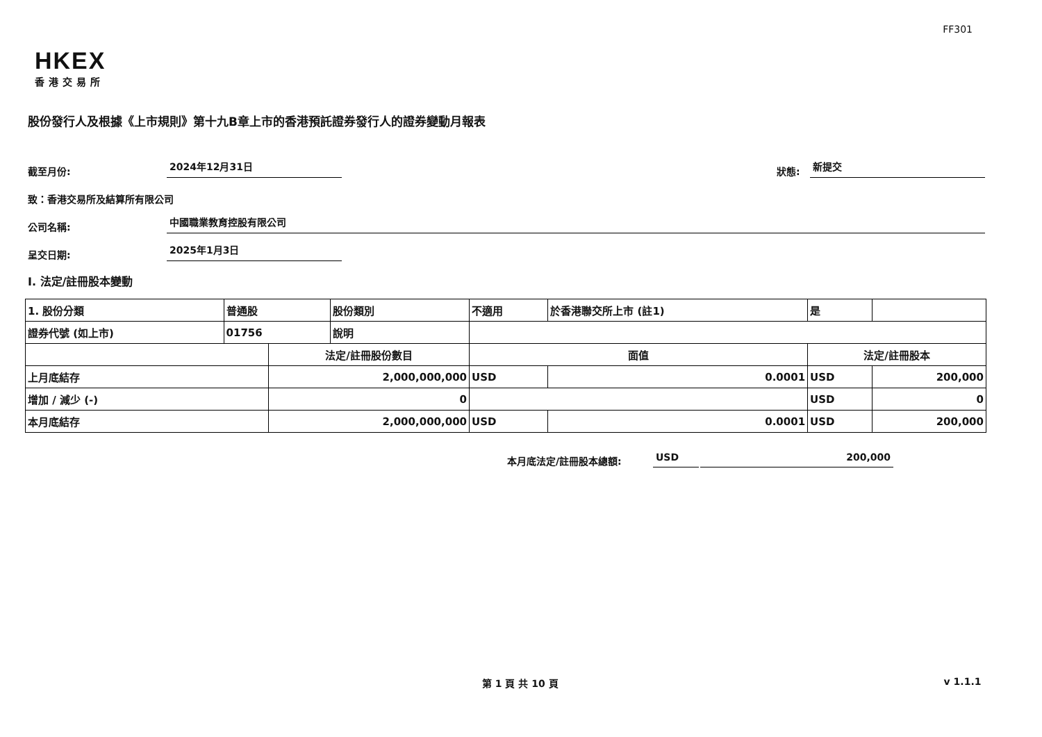FF301
HKEX
香港交易所
股份發行人及根據《上市規則》第十九B章上市的香港預託證券發行人的證券變動月報表
截至月份: 2024年12月31日 狀態: 新提交
致：香港交易所及結算所有限公司
公司名稱: 中國職業教育控股有限公司
呈交日期: 2025年1月3日
I. 法定/註冊股本變動
| 1. 股份分類 | 普通股 | | 股份類別 | 不適用 | | | 於香港聯交所上市 (註1) | 是 | |
| 證券代號 (如上市) | 01756 | | 說明 | | | | | | |
| | | 法定/註冊股份數目 | | | 面值 | | | 法定/註冊股本 | |
| 上月底結存 | | 2,000,000,000 | | | USD | 0.0001 | | USD | 200,000 |
| 增加 / 減少 (-) | | 0 | | | | | | USD | 0 |
| 本月底結存 | | 2,000,000,000 | | | USD | 0.0001 | | USD | 200,000 |
本月底法定/註冊股本總額: USD 200,000
第 1 頁 共 10 頁 v 1.1.1